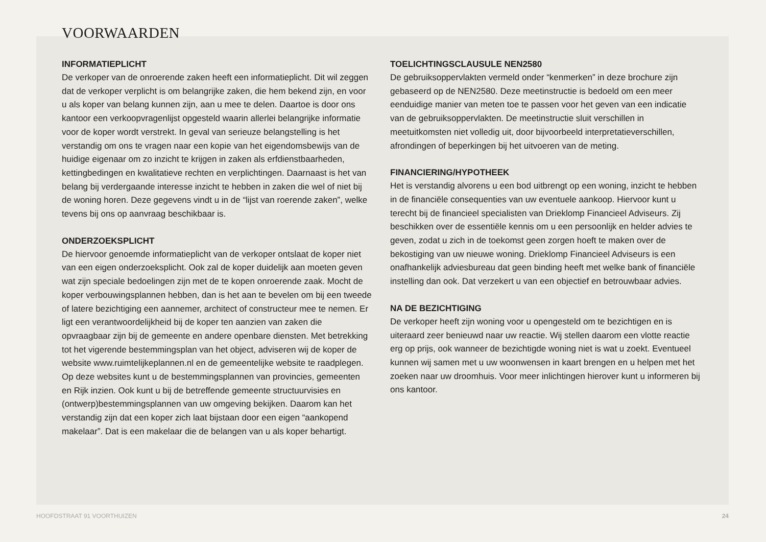VOORWAARDEN
INFORMATIEPLICHT
De verkoper van de onroerende zaken heeft een informatieplicht. Dit wil zeggen dat de verkoper verplicht is om belangrijke zaken, die hem bekend zijn, en voor u als koper van belang kunnen zijn, aan u mee te delen. Daartoe is door ons kantoor een verkoopvragenlijst opgesteld waarin allerlei belangrijke informatie voor de koper wordt verstrekt. In geval van serieuze belangstelling is het verstandig om ons te vragen naar een kopie van het eigendomsbewijs van de huidige eigenaar om zo inzicht te krijgen in zaken als erfdienstbaarheden, kettingbedingen en kwalitatieve rechten en verplichtingen. Daarnaast is het van belang bij verdergaande interesse inzicht te hebben in zaken die wel of niet bij de woning horen. Deze gegevens vindt u in de “lijst van roerende zaken”, welke tevens bij ons op aanvraag beschikbaar is.
ONDERZOEKSPLICHT
De hiervoor genoemde informatieplicht van de verkoper ontslaat de koper niet van een eigen onderzoeksplicht. Ook zal de koper duidelijk aan moeten geven wat zijn speciale bedoelingen zijn met de te kopen onroerende zaak. Mocht de koper verbouwingsplannen hebben, dan is het aan te bevelen om bij een tweede of latere bezichtiging een aannemer, architect of constructeur mee te nemen. Er ligt een verantwoordelijkheid bij de koper ten aanzien van zaken die opvraagbaar zijn bij de gemeente en andere openbare diensten. Met betrekking tot het vigerende bestemmingsplan van het object, adviseren wij de koper de website www.ruimtelijkeplannen.nl en de gemeentelijke website te raadplegen. Op deze websites kunt u de bestemmingsplannen van provincies, gemeenten en Rijk inzien. Ook kunt u bij de betreffende gemeente structuurvisies en (ontwerp)bestemmingsplannen van uw omgeving bekijken. Daarom kan het verstandig zijn dat een koper zich laat bijstaan door een eigen “aankopend makelaar”. Dat is een makelaar die de belangen van u als koper behartigt.
TOELICHTINGSCLAUSULE NEN2580
De gebruiksoppervlakten vermeld onder “kenmerken” in deze brochure zijn gebaseerd op de NEN2580. Deze meetinstructie is bedoeld om een meer eenduidige manier van meten toe te passen voor het geven van een indicatie van de gebruiksoppervlakten. De meetinstructie sluit verschillen in meetuitkomsten niet volledig uit, door bijvoorbeeld interpretatieverschillen, afrondingen of beperkingen bij het uitvoeren van de meting.
FINANCIERING/HYPOTHEEK
Het is verstandig alvorens u een bod uitbrengt op een woning, inzicht te hebben in de financiële consequenties van uw eventuele aankoop. Hiervoor kunt u terecht bij de financieel specialisten van Drieklomp Financieel Adviseurs. Zij beschikken over de essentiële kennis om u een persoonlijk en helder advies te geven, zodat u zich in de toekomst geen zorgen hoeft te maken over de bekostiging van uw nieuwe woning. Drieklomp Financieel Adviseurs is een onafhankelijk adviesbureau dat geen binding heeft met welke bank of financiële instelling dan ook. Dat verzekert u van een objectief en betrouwbaar advies.
NA DE BEZICHTIGING
De verkoper heeft zijn woning voor u opengesteld om te bezichtigen en is uiteraard zeer benieuwd naar uw reactie. Wij stellen daarom een vlotte reactie erg op prijs, ook wanneer de bezichtigde woning niet is wat u zoekt. Eventueel kunnen wij samen met u uw woonwensen in kaart brengen en u helpen met het zoeken naar uw droomhuis. Voor meer inlichtingen hierover kunt u informeren bij ons kantoor.
HOOFDSTRAAT 91 VOORTHUIZEN 24